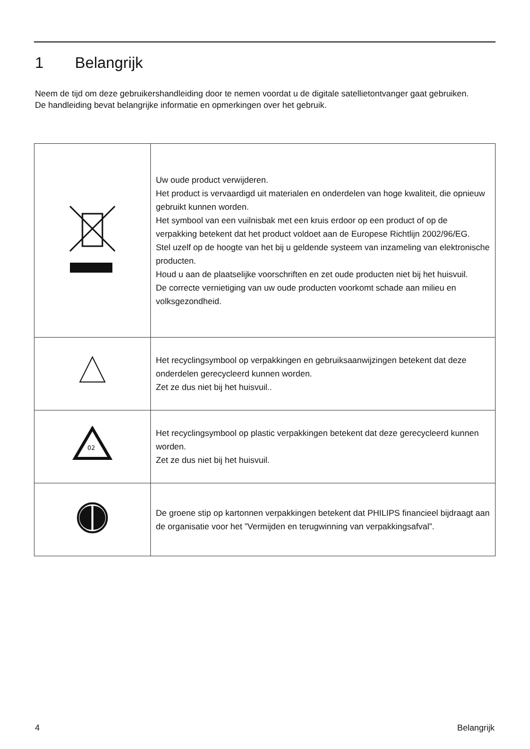1 Belangrijk
Neem de tijd om deze gebruikershandleiding door te nemen voordat u de digitale satellietontvanger gaat gebruiken.
De handleiding bevat belangrijke informatie en opmerkingen over het gebruik.
| | Uw oude product verwijderen. Het product is vervaardigd uit materialen en onderdelen van hoge kwaliteit, die opnieuw gebruikt kunnen worden. Het symbool van een vuilnisbak met een kruis erdoor op een product of op de verpakking betekent dat het product voldoet aan de Europese Richtlijn 2002/96/EG. Stel uzelf op de hoogte van het bij u geldende systeem van inzameling van elektronische producten. Houd u aan de plaatselijke voorschriften en zet oude producten niet bij het huisvuil. De correcte vernietiging van uw oude producten voorkomt schade aan milieu en volksgezondheid. |
| | Het recyclingsymbool op verpakkingen en gebruiksaanwijzingen betekent dat deze onderdelen gerecycleerd kunnen worden. Zet ze dus niet bij het huisvuil.. |
| 02 | Het recyclingsymbool op plastic verpakkingen betekent dat deze gerecycleerd kunnen worden. Zet ze dus niet bij het huisvuil. |
| | De groene stip op kartonnen verpakkingen betekent dat PHILIPS financieel bijdraagt aan de organisatie voor het ”Vermijden en terugwinning van verpakkingsafval”. |
4 Belangrijk